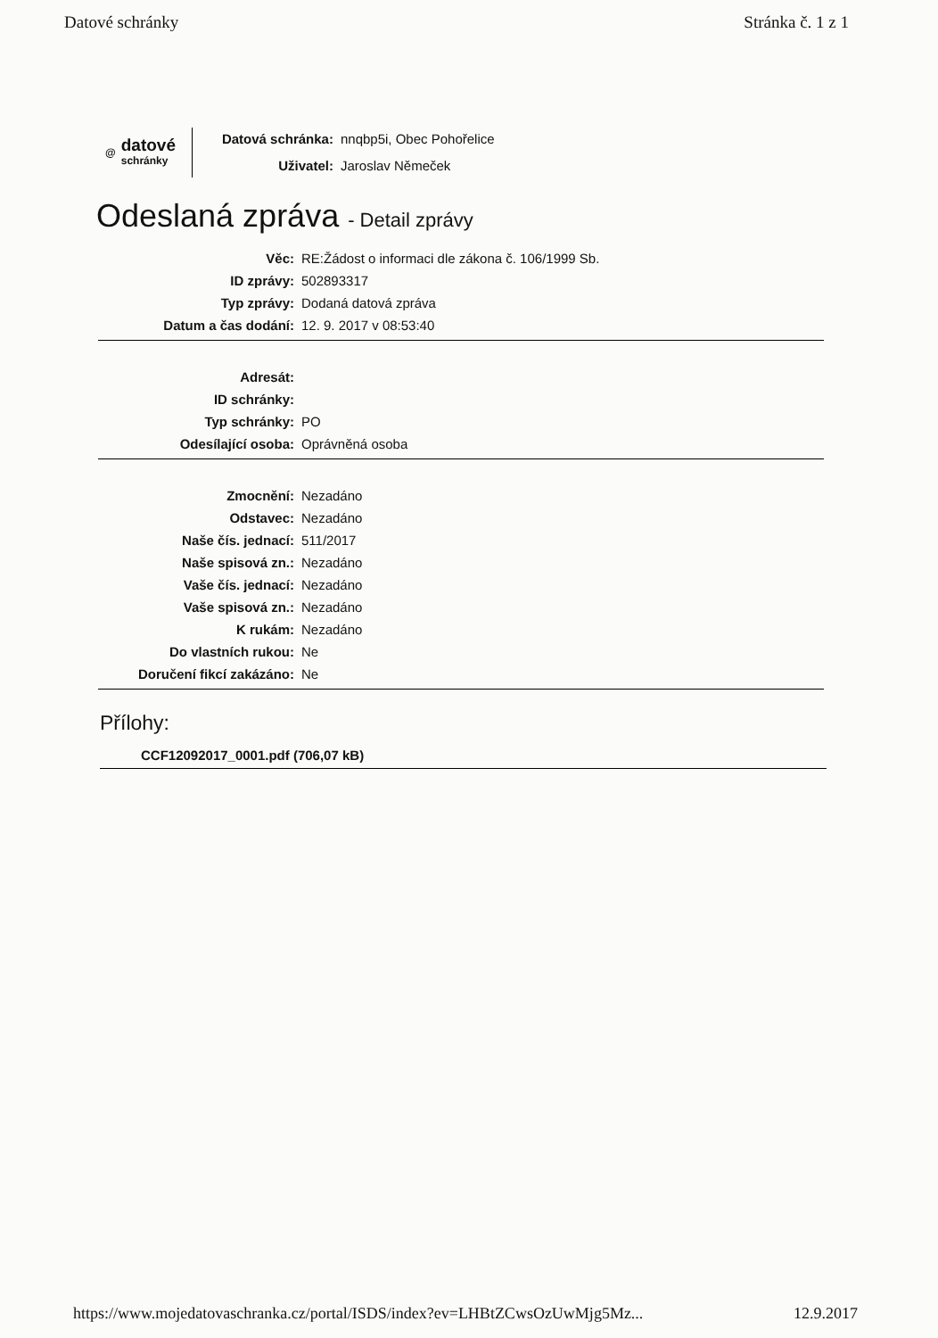Datové schránky Stránka č. 1 z 1
@
datové
schránky
Datová schránka: nnqbp5i, Obec Pohořelice
Uživatel: Jaroslav Němeček
Odeslaná zpráva - Detail zprávy
| Věc: | RE:Žádost o informaci dle zákona č. 106/1999 Sb. |
| ID zprávy: | 502893317 |
| Typ zprávy: | Dodaná datová zpráva |
| Datum a čas dodání: | 12. 9. 2017 v 08:53:40 |
| Adresát: | |
| ID schránky: | |
| Typ schránky: | PO |
| Odesílající osoba: | Oprávněná osoba |
| Zmocnění: | Nezadáno |
| Odstavec: | Nezadáno |
| Naše čís. jednací: | 511/2017 |
| Naše spisová zn.: | Nezadáno |
| Vaše čís. jednací: | Nezadáno |
| Vaše spisová zn.: | Nezadáno |
| K rukám: | Nezadáno |
| Do vlastních rukou: | Ne |
| Doručení fikcí zakázáno: | Ne |
Přílohy:
CCF12092017_0001.pdf (706,07 kB)
https://www.mojedatovaschranka.cz/portal/ISDS/index?ev=LHBtZCwsOzUwMjg5Mz... 12.9.2017